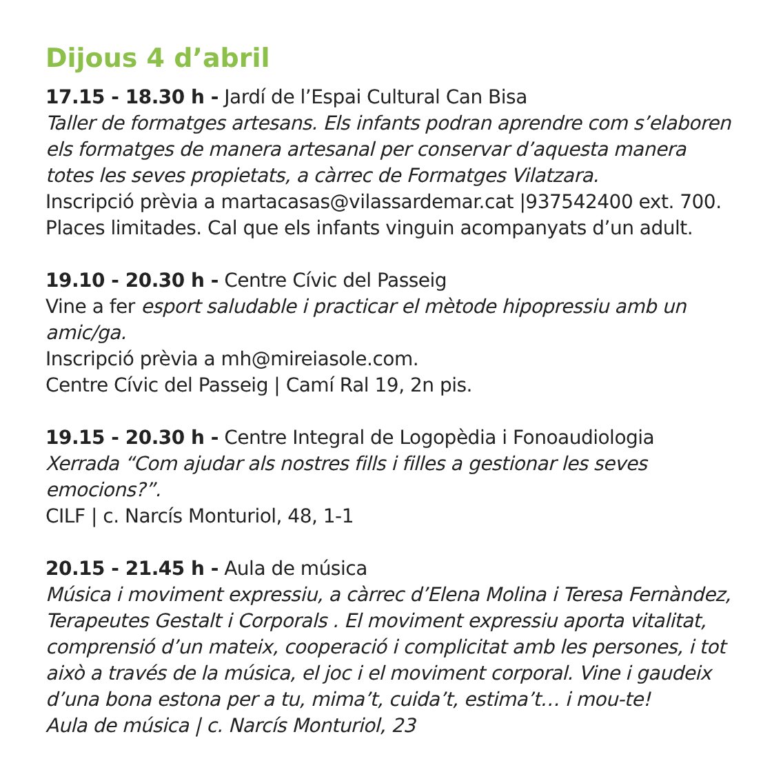Dijous 4 d’abril
17.15 - 18.30 h - Jardí de l’Espai Cultural Can Bisa
Taller de formatges artesans. Els infants podran aprendre com s’elaboren els formatges de manera artesanal per conservar d’aquesta manera totes les seves propietats, a càrrec de Formatges Vilatzara.
Inscripció prèvia a martacasas@vilassardemar.cat |937542400 ext. 700.
Places limitades. Cal que els infants vinguin acompanyats d’un adult.
19.10 - 20.30 h - Centre Cívic del Passeig
Vine a fer esport saludable i practicar el mètode hipopressiu amb un amic/ga.
Inscripció prèvia a mh@mireiasole.com.
Centre Cívic del Passeig | Camí Ral 19, 2n pis.
19.15 - 20.30 h - Centre Integral de Logopèdia i Fonoaudiologia
Xerrada “Com ajudar als nostres fills i filles a gestionar les seves emocions?”.
CILF | c. Narcís Monturiol, 48, 1-1
20.15 - 21.45 h - Aula de música
Música i moviment expressiu, a càrrec d’Elena Molina i Teresa Fernàndez, Terapeutes Gestalt i Corporals . El moviment expressiu aporta vitalitat, comprensió d’un mateix, cooperació i complicitat amb les persones, i tot això a través de la música, el joc i el moviment corporal. Vine i gaudeix d’una bona estona per a tu, mima’t, cuida’t, estima’t… i mou-te!
Aula de música | c. Narcís Monturiol, 23